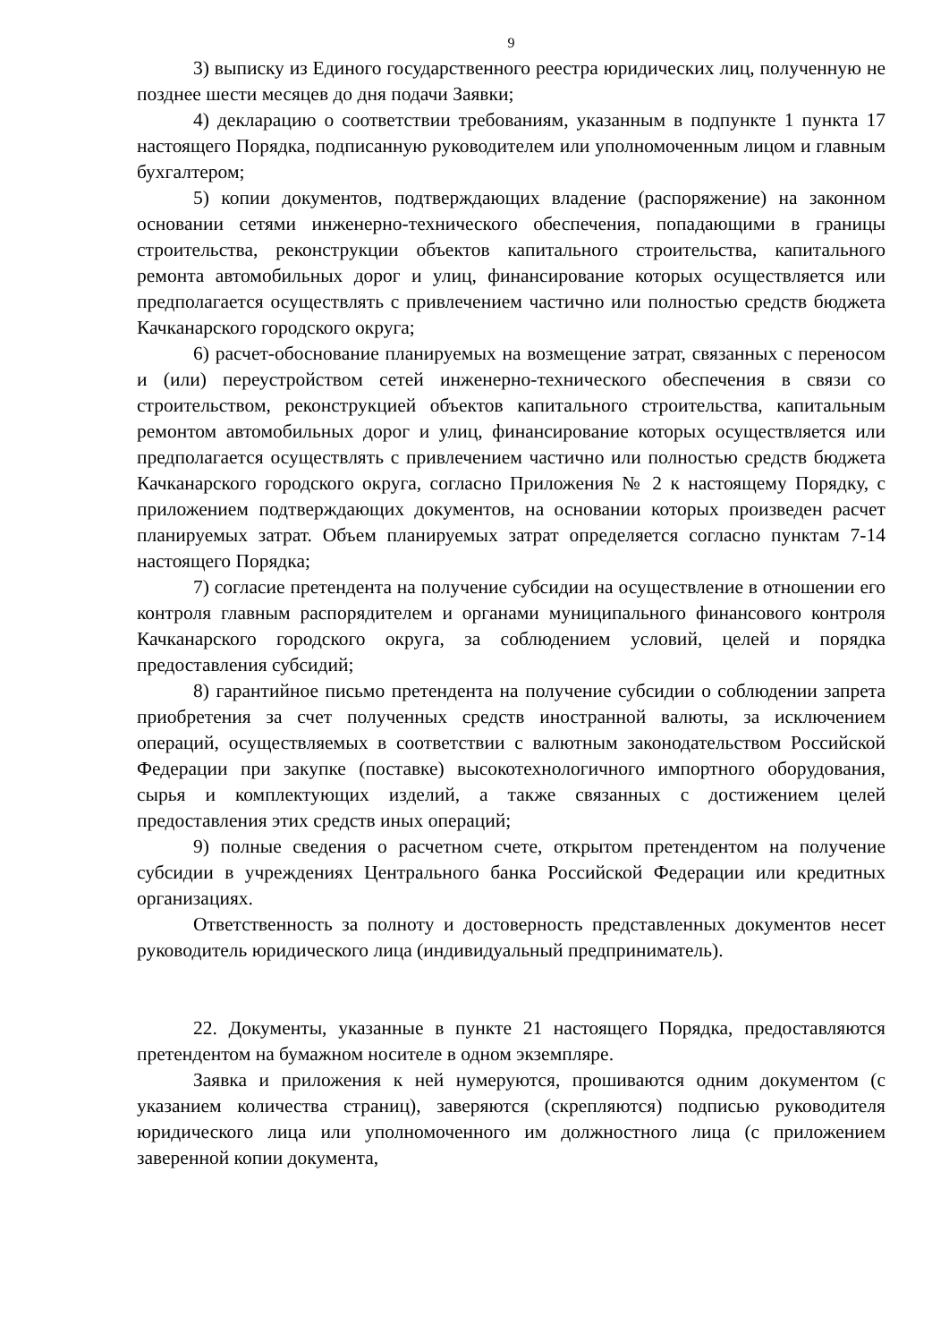9
3) выписку из Единого государственного реестра юридических лиц, полученную не позднее шести месяцев до дня подачи Заявки;
4) декларацию о соответствии требованиям, указанным в подпункте 1 пункта 17 настоящего Порядка, подписанную руководителем или уполномоченным лицом и главным бухгалтером;
5) копии документов, подтверждающих владение (распоряжение) на законном основании сетями инженерно-технического обеспечения, попадающими в границы строительства, реконструкции объектов капитального строительства, капитального ремонта автомобильных дорог и улиц, финансирование которых осуществляется или предполагается осуществлять с привлечением частично или полностью средств бюджета Качканарского городского округа;
6) расчет-обоснование планируемых на возмещение затрат, связанных с переносом и (или) переустройством сетей инженерно-технического обеспечения в связи со строительством, реконструкцией объектов капитального строительства, капитальным ремонтом автомобильных дорог и улиц, финансирование которых осуществляется или предполагается осуществлять с привлечением частично или полностью средств бюджета Качканарского городского округа, согласно Приложения № 2 к настоящему Порядку, с приложением подтверждающих документов, на основании которых произведен расчет планируемых затрат. Объем планируемых затрат определяется согласно пунктам 7-14 настоящего Порядка;
7) согласие претендента на получение субсидии на осуществление в отношении его контроля главным распорядителем и органами муниципального финансового контроля Качканарского городского округа, за соблюдением условий, целей и порядка предоставления субсидий;
8) гарантийное письмо претендента на получение субсидии о соблюдении запрета приобретения за счет полученных средств иностранной валюты, за исключением операций, осуществляемых в соответствии с валютным законодательством Российской Федерации при закупке (поставке) высокотехнологичного импортного оборудования, сырья и комплектующих изделий, а также связанных с достижением целей предоставления этих средств иных операций;
9) полные сведения о расчетном счете, открытом претендентом на получение субсидии в учреждениях Центрального банка Российской Федерации или кредитных организациях.
Ответственность за полноту и достоверность представленных документов несет руководитель юридического лица (индивидуальный предприниматель).
22. Документы, указанные в пункте 21 настоящего Порядка, предоставляются претендентом на бумажном носителе в одном экземпляре.
Заявка и приложения к ней нумеруются, прошиваются одним документом (с указанием количества страниц), заверяются (скрепляются) подписью руководителя юридического лица или уполномоченного им должностного лица (с приложением заверенной копии документа,